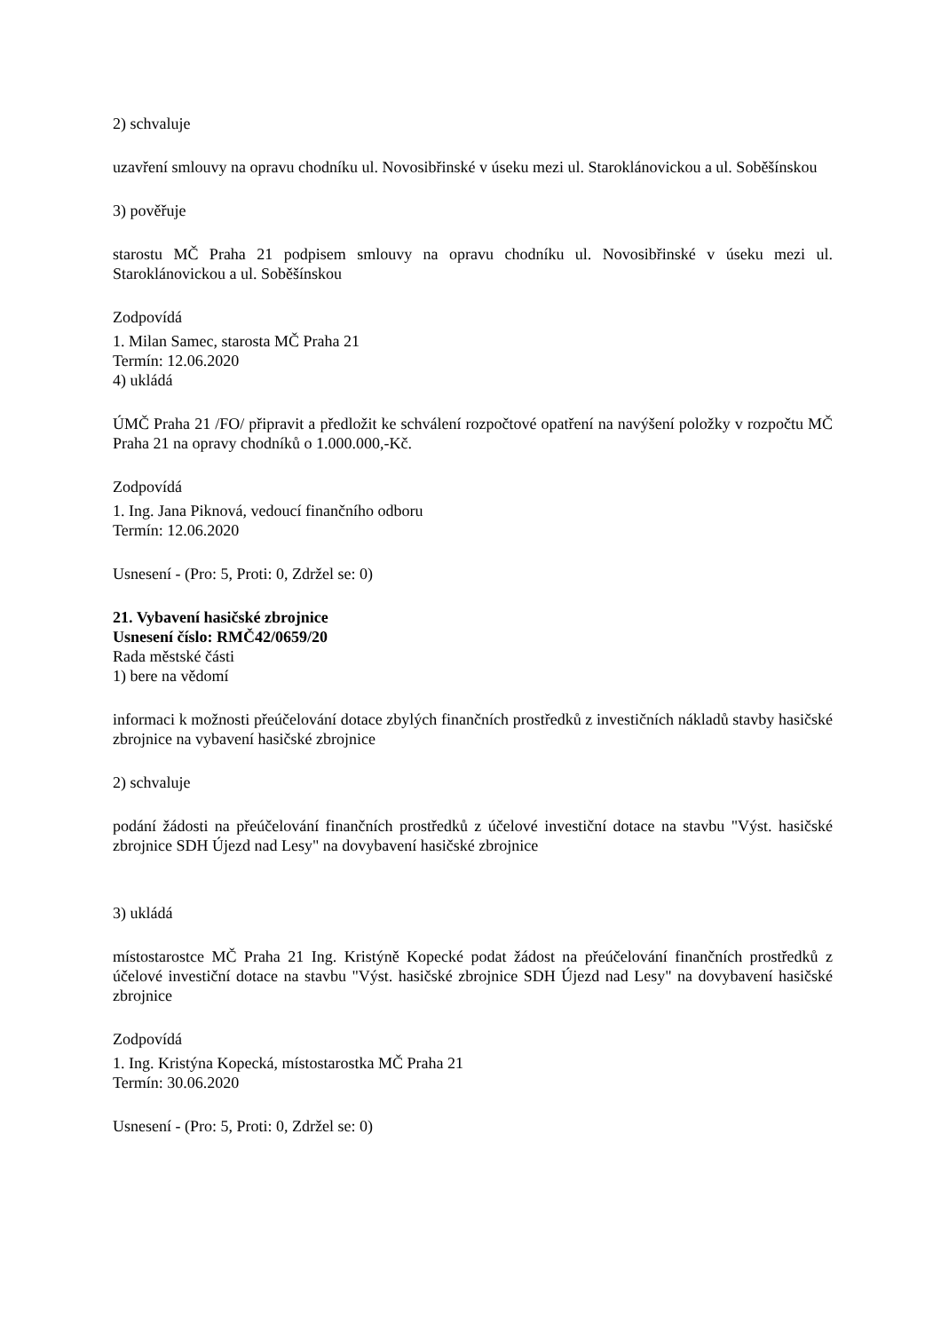2) schvaluje
uzavření smlouvy na opravu chodníku ul. Novosibřinské v úseku mezi ul. Staroklánovickou a ul. Soběšínskou
3) pověřuje
starostu MČ Praha 21 podpisem smlouvy na opravu chodníku ul. Novosibřinské v úseku mezi ul. Staroklánovickou a ul. Soběšínskou
Zodpovídá
1. Milan Samec, starosta MČ Praha 21
Termín: 12.06.2020
4) ukládá
ÚMČ Praha 21 /FO/ připravit a předložit ke schválení rozpočtové opatření na navýšení položky v rozpočtu MČ Praha 21 na opravy chodníků o 1.000.000,-Kč.
Zodpovídá
1. Ing. Jana Piknová, vedoucí finančního odboru
Termín: 12.06.2020
Usnesení - (Pro: 5, Proti: 0, Zdržel se: 0)
21. Vybavení hasičské zbrojnice
Usnesení číslo: RMČ42/0659/20
Rada městské části
1) bere na vědomí
informaci k možnosti přeúčelování dotace zbylých finančních prostředků z investičních nákladů stavby hasičské zbrojnice na vybavení hasičské zbrojnice
2) schvaluje
podání žádosti na přeúčelování finančních prostředků z účelové investiční dotace na stavbu "Výst. hasičské zbrojnice SDH Újezd nad Lesy" na dovybavení hasičské zbrojnice
3) ukládá
místostarostce MČ Praha 21 Ing. Kristýně Kopecké podat žádost na přeúčelování finančních prostředků z účelové investiční dotace na stavbu "Výst. hasičské zbrojnice SDH Újezd nad Lesy" na dovybavení hasičské zbrojnice
Zodpovídá
1. Ing. Kristýna Kopecká, místostarostka MČ Praha 21
Termín: 30.06.2020
Usnesení - (Pro: 5, Proti: 0, Zdržel se: 0)